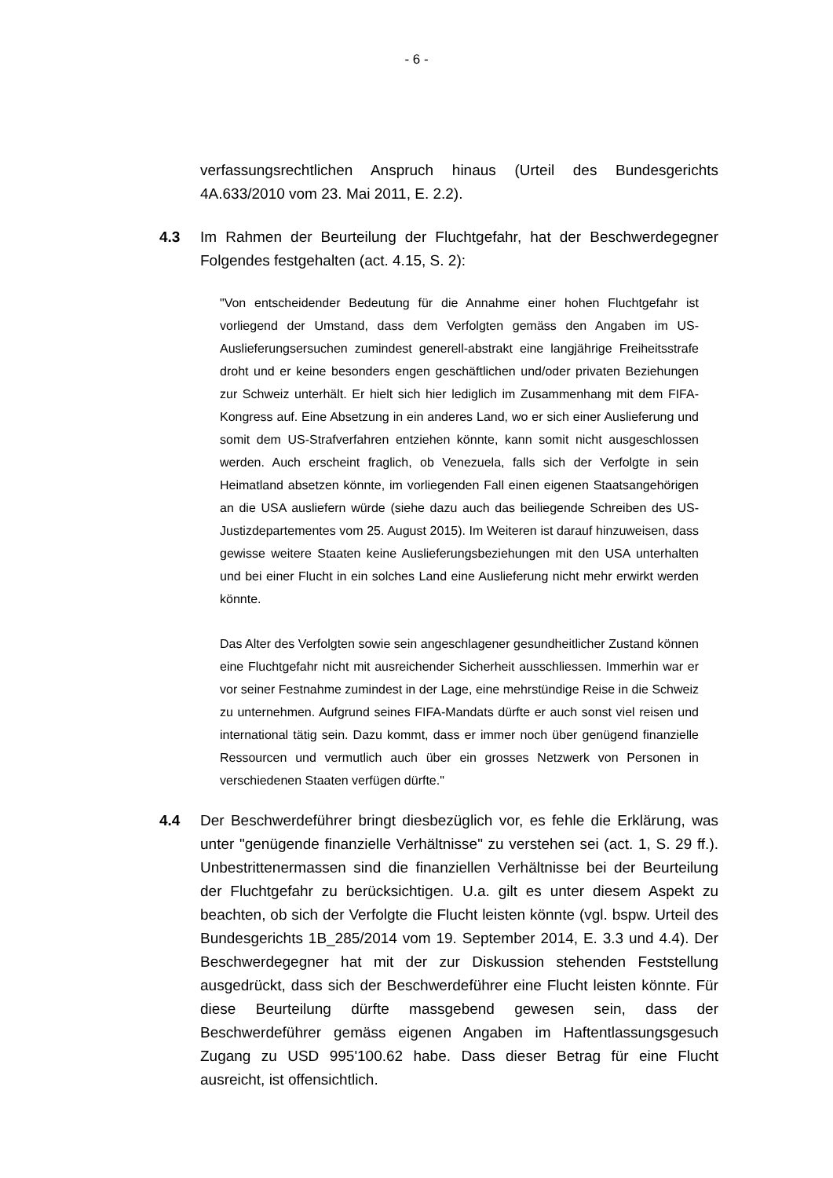- 6 -
verfassungsrechtlichen Anspruch hinaus (Urteil des Bundesgerichts 4A.633/2010 vom 23. Mai 2011, E. 2.2).
4.3 Im Rahmen der Beurteilung der Fluchtgefahr, hat der Beschwerdegegner Folgendes festgehalten (act. 4.15, S. 2):
"Von entscheidender Bedeutung für die Annahme einer hohen Fluchtgefahr ist vorliegend der Umstand, dass dem Verfolgten gemäss den Angaben im US-Auslieferungsersuchen zumindest generell-abstrakt eine langjährige Freiheitsstrafe droht und er keine besonders engen geschäftlichen und/oder privaten Beziehungen zur Schweiz unterhält. Er hielt sich hier lediglich im Zusammenhang mit dem FIFA-Kongress auf. Eine Absetzung in ein anderes Land, wo er sich einer Auslieferung und somit dem US-Strafverfahren entziehen könnte, kann somit nicht ausgeschlossen werden. Auch erscheint fraglich, ob Venezuela, falls sich der Verfolgte in sein Heimatland absetzen könnte, im vorliegenden Fall einen eigenen Staatsangehörigen an die USA ausliefern würde (siehe dazu auch das beiliegende Schreiben des US-Justizdepartementes vom 25. August 2015). Im Weiteren ist darauf hinzuweisen, dass gewisse weitere Staaten keine Auslieferungsbeziehungen mit den USA unterhalten und bei einer Flucht in ein solches Land eine Auslieferung nicht mehr erwirkt werden könnte.
Das Alter des Verfolgten sowie sein angeschlagener gesundheitlicher Zustand können eine Fluchtgefahr nicht mit ausreichender Sicherheit ausschliessen. Immerhin war er vor seiner Festnahme zumindest in der Lage, eine mehrstündige Reise in die Schweiz zu unternehmen. Aufgrund seines FIFA-Mandats dürfte er auch sonst viel reisen und international tätig sein. Dazu kommt, dass er immer noch über genügend finanzielle Ressourcen und vermutlich auch über ein grosses Netzwerk von Personen in verschiedenen Staaten verfügen dürfte."
4.4 Der Beschwerdeführer bringt diesbezüglich vor, es fehle die Erklärung, was unter "genügende finanzielle Verhältnisse" zu verstehen sei (act. 1, S. 29 ff.). Unbestrittenermassen sind die finanziellen Verhältnisse bei der Beurteilung der Fluchtgefahr zu berücksichtigen. U.a. gilt es unter diesem Aspekt zu beachten, ob sich der Verfolgte die Flucht leisten könnte (vgl. bspw. Urteil des Bundesgerichts 1B_285/2014 vom 19. September 2014, E. 3.3 und 4.4). Der Beschwerdegegner hat mit der zur Diskussion stehenden Feststellung ausgedrückt, dass sich der Beschwerdeführer eine Flucht leisten könnte. Für diese Beurteilung dürfte massgebend gewesen sein, dass der Beschwerdeführer gemäss eigenen Angaben im Haftentlassungsgesuch Zugang zu USD 995'100.62 habe. Dass dieser Betrag für eine Flucht ausreicht, ist offensichtlich.